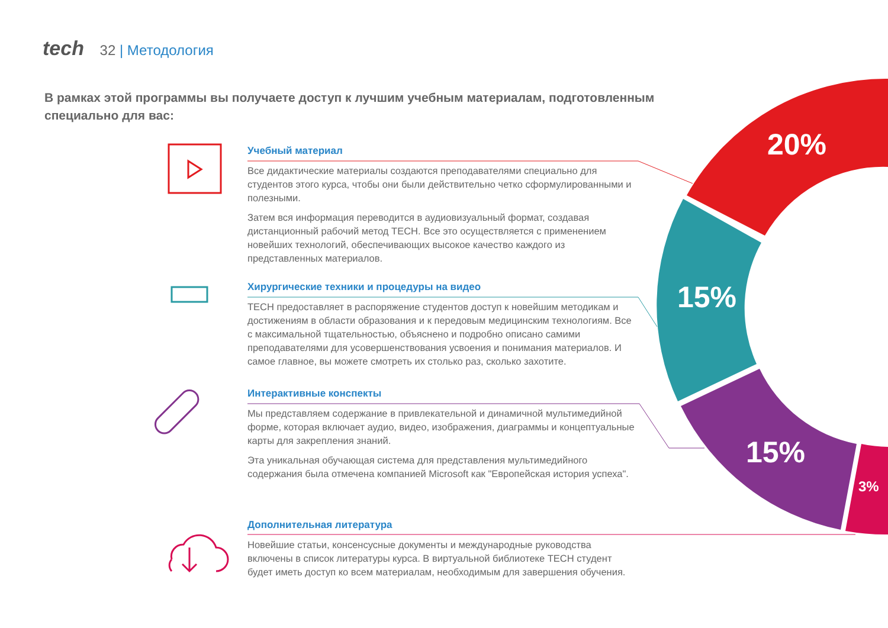tech 32 | Методология
В рамках этой программы вы получаете доступ к лучшим учебным материалам, подготовленным специально для вас:
Учебный материал
Все дидактические материалы создаются преподавателями специально для студентов этого курса, чтобы они были действительно четко сформулированными и полезными.
Затем вся информация переводится в аудиовизуальный формат, создавая дистанционный рабочий метод TECH. Все это осуществляется с применением новейших технологий, обеспечивающих высокое качество каждого из представленных материалов.
Хирургические техники и процедуры на видео
TECH предоставляет в распоряжение студентов доступ к новейшим методикам и достижениям в области образования и к передовым медицинским технологиям. Все с максимальной тщательностью, объяснено и подробно описано самими преподавателями для усовершенствования усвоения и понимания материалов. И самое главное, вы можете смотреть их столько раз, сколько захотите.
Интерактивные конспекты
Мы представляем содержание в привлекательной и динамичной мультимедийной форме, которая включает аудио, видео, изображения, диаграммы и концептуальные карты для закрепления знаний.
Эта уникальная обучающая система для представления мультимедийного содержания была отмечена компанией Microsoft как "Европейская история успеха".
Дополнительная литература
Новейшие статьи, консенсусные документы и международные руководства включены в список литературы курса. В виртуальной библиотеке TECH студент будет иметь доступ ко всем материалам, необходимым для завершения обучения.
20%
15%
15%
3%